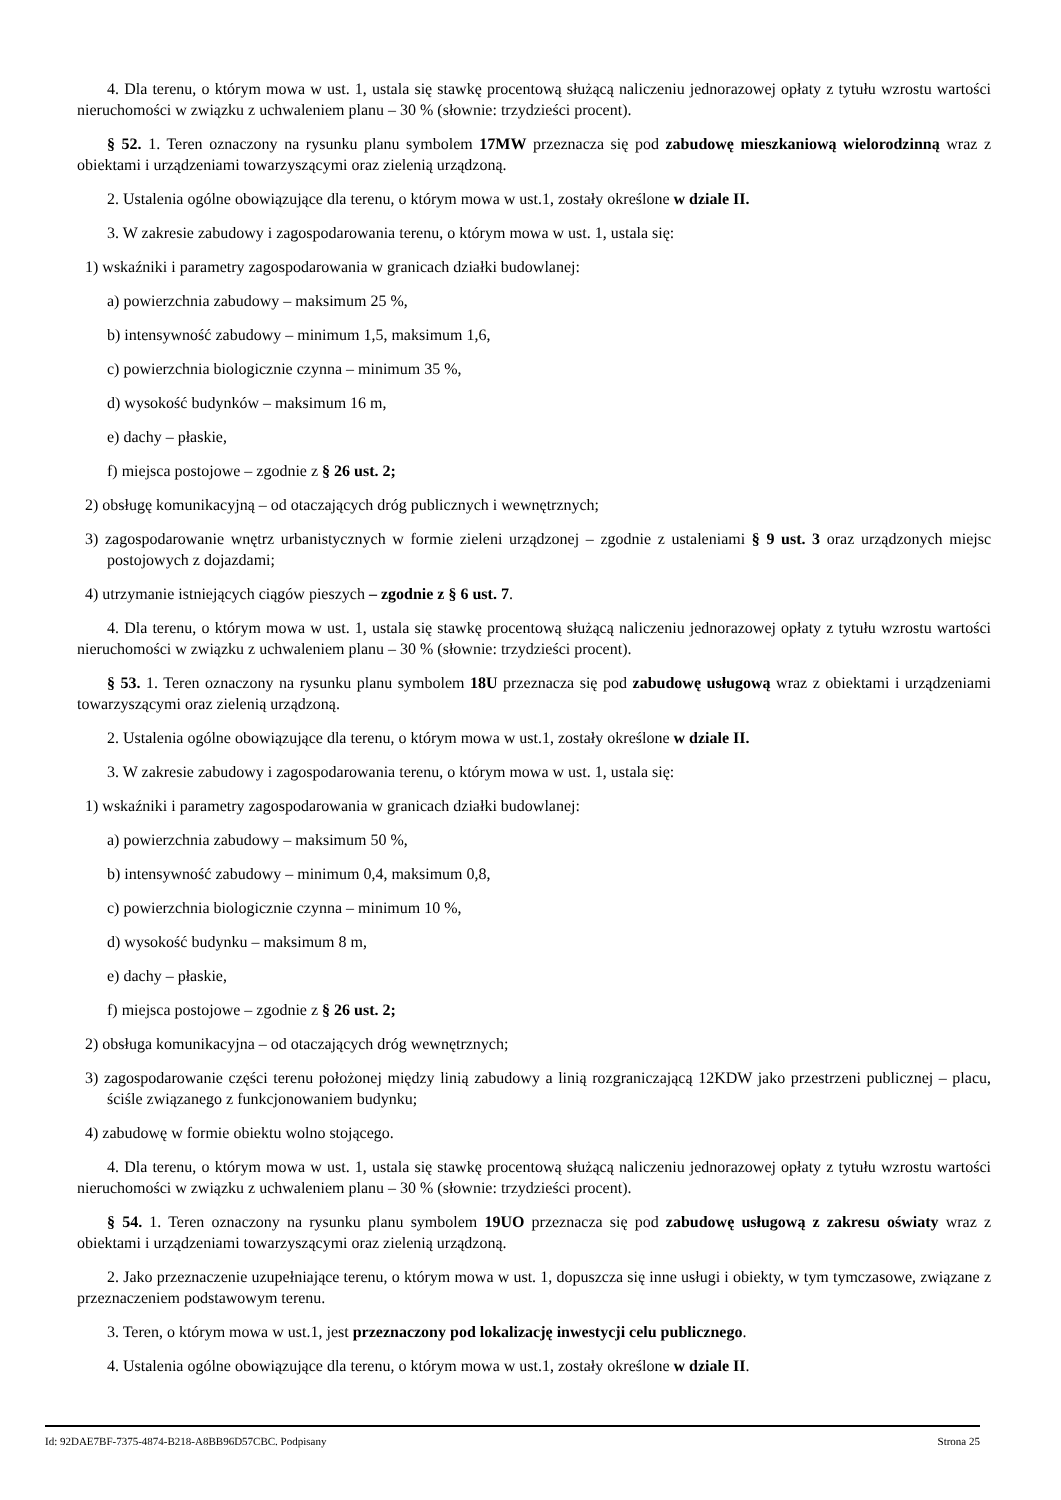4. Dla terenu, o którym mowa w ust. 1, ustala się stawkę procentową służącą naliczeniu jednorazowej opłaty z tytułu wzrostu wartości nieruchomości w związku z uchwaleniem planu – 30 % (słownie: trzydzieści procent).
§ 52. 1. Teren oznaczony na rysunku planu symbolem 17MW przeznacza się pod zabudowę mieszkaniową wielorodzinną wraz z obiektami i urządzeniami towarzyszącymi oraz zielenią urządzoną.
2. Ustalenia ogólne obowiązujące dla terenu, o którym mowa w ust.1, zostały określone w dziale II.
3. W zakresie zabudowy i zagospodarowania terenu, o którym mowa w ust. 1, ustala się:
1) wskaźniki i parametry zagospodarowania w granicach działki budowlanej:
a) powierzchnia zabudowy – maksimum 25 %,
b) intensywność zabudowy – minimum 1,5, maksimum 1,6,
c) powierzchnia biologicznie czynna – minimum 35 %,
d) wysokość budynków – maksimum 16 m,
e) dachy – płaskie,
f) miejsca postojowe – zgodnie z § 26 ust. 2;
2) obsługę komunikacyjną – od otaczających dróg publicznych i wewnętrznych;
3) zagospodarowanie wnętrz urbanistycznych w formie zieleni urządzonej – zgodnie z ustaleniami § 9 ust. 3 oraz urządzonych miejsc postojowych z dojazdami;
4) utrzymanie istniejących ciągów pieszych – zgodnie z § 6 ust. 7.
4. Dla terenu, o którym mowa w ust. 1, ustala się stawkę procentową służącą naliczeniu jednorazowej opłaty z tytułu wzrostu wartości nieruchomości w związku z uchwaleniem planu – 30 % (słownie: trzydzieści procent).
§ 53. 1. Teren oznaczony na rysunku planu symbolem 18U przeznacza się pod zabudowę usługową wraz z obiektami i urządzeniami towarzyszącymi oraz zielenią urządzoną.
2. Ustalenia ogólne obowiązujące dla terenu, o którym mowa w ust.1, zostały określone w dziale II.
3. W zakresie zabudowy i zagospodarowania terenu, o którym mowa w ust. 1, ustala się:
1) wskaźniki i parametry zagospodarowania w granicach działki budowlanej:
a) powierzchnia zabudowy – maksimum 50 %,
b) intensywność zabudowy – minimum 0,4, maksimum 0,8,
c) powierzchnia biologicznie czynna – minimum 10 %,
d) wysokość budynku – maksimum 8 m,
e) dachy – płaskie,
f) miejsca postojowe – zgodnie z § 26 ust. 2;
2) obsługa komunikacyjna – od otaczających dróg wewnętrznych;
3) zagospodarowanie części terenu położonej między linią zabudowy a linią rozgraniczającą 12KDW jako przestrzeni publicznej – placu, ściśle związanego z funkcjonowaniem budynku;
4) zabudowę w formie obiektu wolno stojącego.
4. Dla terenu, o którym mowa w ust. 1, ustala się stawkę procentową służącą naliczeniu jednorazowej opłaty z tytułu wzrostu wartości nieruchomości w związku z uchwaleniem planu – 30 % (słownie: trzydzieści procent).
§ 54. 1. Teren oznaczony na rysunku planu symbolem 19UO przeznacza się pod zabudowę usługową z zakresu oświaty wraz z obiektami i urządzeniami towarzyszącymi oraz zielenią urządzoną.
2. Jako przeznaczenie uzupełniające terenu, o którym mowa w ust. 1, dopuszcza się inne usługi i obiekty, w tym tymczasowe, związane z przeznaczeniem podstawowym terenu.
3. Teren, o którym mowa w ust.1, jest przeznaczony pod lokalizację inwestycji celu publicznego.
4. Ustalenia ogólne obowiązujące dla terenu, o którym mowa w ust.1, zostały określone w dziale II.
Id: 92DAE7BF-7375-4874-B218-A8BB96D57CBC. Podpisany Strona 25